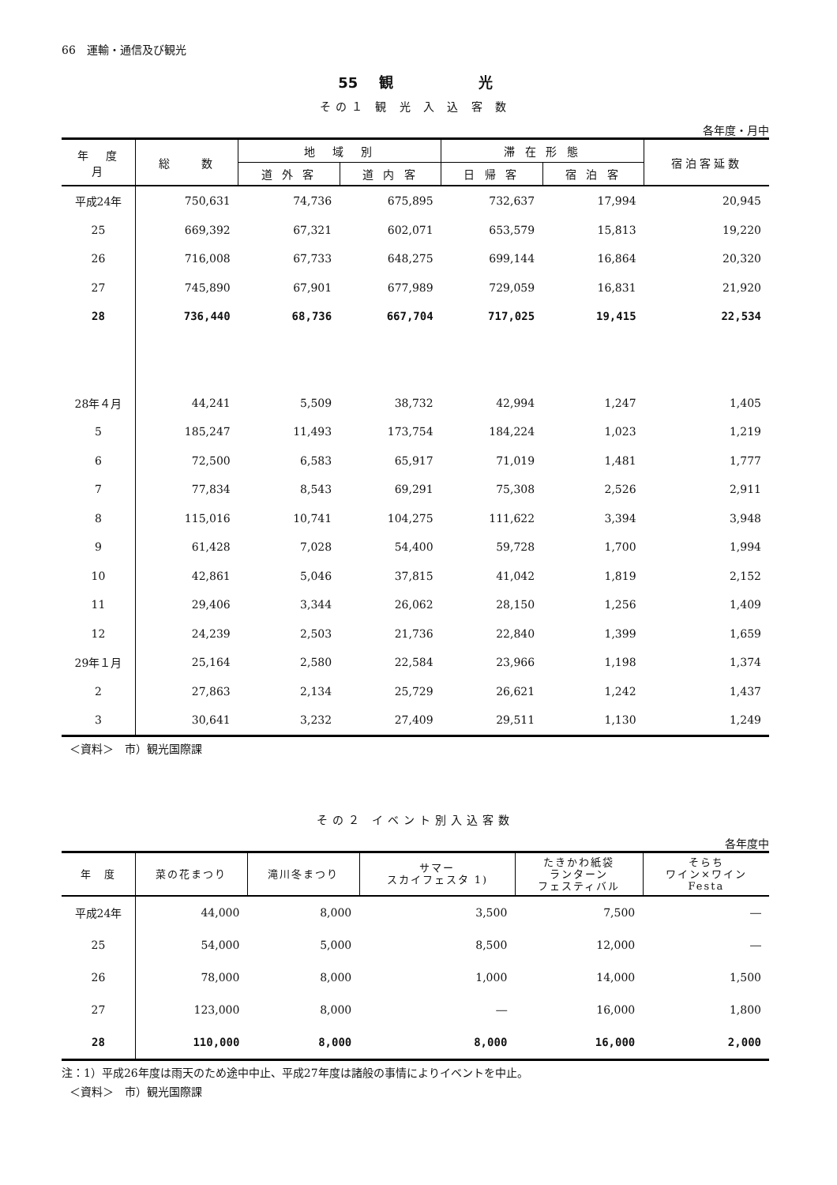66　運輸・通信及び観光
55 観　　　　　　光
その１ 観 光 入 込 客 数
各年度・月中
| 年 度 月 | 総 数 | 地 域 別 | | 滞 在 形 態 | | 宿泊客延数 |
| --- | --- | --- | --- | --- | --- | --- |
| | | 道 外 客 | 道 内 客 | 日 帰 客 | 宿 泊 客 | |
| 平成24年 | 750,631 | 74,736 | 675,895 | 732,637 | 17,994 | 20,945 |
| 25 | 669,392 | 67,321 | 602,071 | 653,579 | 15,813 | 19,220 |
| 26 | 716,008 | 67,733 | 648,275 | 699,144 | 16,864 | 20,320 |
| 27 | 745,890 | 67,901 | 677,989 | 729,059 | 16,831 | 21,920 |
| 28 | 736,440 | 68,736 | 667,704 | 717,025 | 19,415 | 22,534 |
| 28年４月 | 44,241 | 5,509 | 38,732 | 42,994 | 1,247 | 1,405 |
| 5 | 185,247 | 11,493 | 173,754 | 184,224 | 1,023 | 1,219 |
| 6 | 72,500 | 6,583 | 65,917 | 71,019 | 1,481 | 1,777 |
| 7 | 77,834 | 8,543 | 69,291 | 75,308 | 2,526 | 2,911 |
| 8 | 115,016 | 10,741 | 104,275 | 111,622 | 3,394 | 3,948 |
| 9 | 61,428 | 7,028 | 54,400 | 59,728 | 1,700 | 1,994 |
| 10 | 42,861 | 5,046 | 37,815 | 41,042 | 1,819 | 2,152 |
| 11 | 29,406 | 3,344 | 26,062 | 28,150 | 1,256 | 1,409 |
| 12 | 24,239 | 2,503 | 21,736 | 22,840 | 1,399 | 1,659 |
| 29年１月 | 25,164 | 2,580 | 22,584 | 23,966 | 1,198 | 1,374 |
| 2 | 27,863 | 2,134 | 25,729 | 26,621 | 1,242 | 1,437 |
| 3 | 30,641 | 3,232 | 27,409 | 29,511 | 1,130 | 1,249 |
＜資料＞　市）観光国際課
その２ イベント別入込客数
各年度中
| 年 度 | 菜の花まつり | 滝川冬まつり | サマー スカイフェスタ 1) | たきかわ紙袋 ランターン フェスティバル | そらち ワイン×ワイン Festa |
| --- | --- | --- | --- | --- | --- |
| 平成24年 | 44,000 | 8,000 | 3,500 | 7,500 | ― |
| 25 | 54,000 | 5,000 | 8,500 | 12,000 | ― |
| 26 | 78,000 | 8,000 | 1,000 | 14,000 | 1,500 |
| 27 | 123,000 | 8,000 | ― | 16,000 | 1,800 |
| 28 | 110,000 | 8,000 | 8,000 | 16,000 | 2,000 |
注：1）平成26年度は雨天のため途中中止、平成27年度は諸般の事情によりイベントを中止。
＜資料＞　市）観光国際課